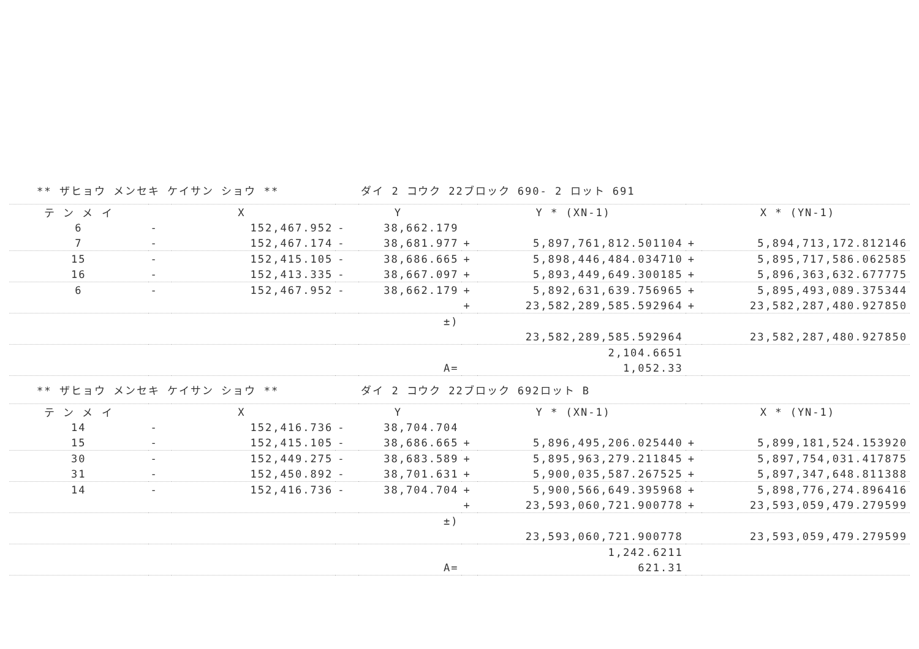| ** ザヒョウ メンセキ ケイサン ショウ ** | | | | ダイ 2 コウク 22ブロック 690- 2 ロット 691 | | | | |
| テ ン メ イ | X | | Y | | Y * (XN-1) | | X * (YN-1) | |
| 6 | - | 152,467.952 | - | 38,662.179 | | | | |
| 7 | - | 152,467.174 | - | 38,681.977 | + | 5,897,761,812.501104 | + | 5,894,713,172.812146 |
| 15 | - | 152,415.105 | - | 38,686.665 | + | 5,898,446,484.034710 | + | 5,895,717,586.062585 |
| 16 | - | 152,413.335 | - | 38,667.097 | + | 5,893,449,649.300185 | + | 5,896,363,632.677775 |
| 6 | - | 152,467.952 | - | 38,662.179 | + | 5,892,631,639.756965 | + | 5,895,493,089.375344 |
| | | | | | + | 23,582,289,585.592964 | + | 23,582,287,480.927850 |
| | | | | ±) | | | | |
| | | | | | | 23,582,289,585.592964 | | 23,582,287,480.927850 |
| | | | | | | 2,104.6651 | | |
| | | | | A= | | 1,052.33 | | |
| ** ザヒョウ メンセキ ケイサン ショウ ** | | | | ダイ 2 コウク 22ブロック 692ロット B | | | | |
| テ ン メ イ | X | | Y | | Y * (XN-1) | | X * (YN-1) | |
| 14 | - | 152,416.736 | - | 38,704.704 | | | | |
| 15 | - | 152,415.105 | - | 38,686.665 | + | 5,896,495,206.025440 | + | 5,899,181,524.153920 |
| 30 | - | 152,449.275 | - | 38,683.589 | + | 5,895,963,279.211845 | + | 5,897,754,031.417875 |
| 31 | - | 152,450.892 | - | 38,701.631 | + | 5,900,035,587.267525 | + | 5,897,347,648.811388 |
| 14 | - | 152,416.736 | - | 38,704.704 | + | 5,900,566,649.395968 | + | 5,898,776,274.896416 |
| | | | | | + | 23,593,060,721.900778 | + | 23,593,059,479.279599 |
| | | | | ±) | | | | |
| | | | | | | 23,593,060,721.900778 | | 23,593,059,479.279599 |
| | | | | | | 1,242.6211 | | |
| | | | | A= | | 621.31 | | |